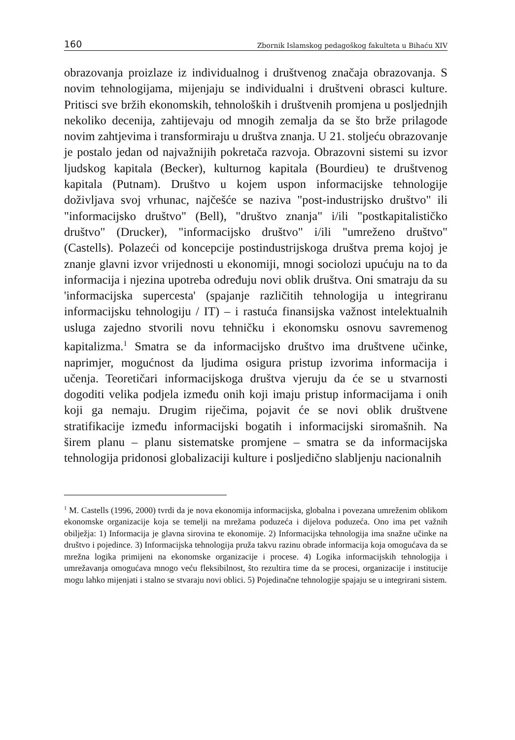160 Zbornik Islamskog pedagoškog fakulteta u Bihaću XIV
obrazovanja proizlaze iz individualnog i društvenog značaja obrazovanja. S novim tehnologijama, mijenjaju se individualni i društveni obrasci kulture. Pritisci sve bržih ekonomskih, tehnoloških i društvenih promjena u posljednjih nekoliko decenija, zahtijevaju od mnogih zemalja da se što brže prilagode novim zahtjevima i transformiraju u društva znanja. U 21. stoljeću obrazovanje je postalo jedan od najvažnijih pokretača razvoja. Obrazovni sistemi su izvor ljudskog kapitala (Becker), kulturnog kapitala (Bourdieu) te društvenog kapitala (Putnam). Društvo u kojem uspon informacijske tehnologije doživljava svoj vrhunac, najčešće se naziva "post-industrijsko društvo" ili "informacijsko društvo" (Bell), "društvo znanja" i/ili "postkapitalističko društvo" (Drucker), "informacijsko društvo" i/ili "umreženo društvo" (Castells). Polazeći od koncepcije postindustrijskoga društva prema kojoj je znanje glavni izvor vrijednosti u ekonomiji, mnogi sociolozi upućuju na to da informacija i njezina upotreba određuju novi oblik društva. Oni smatraju da su 'informacijska supercesta' (spajanje različitih tehnologija u integriranu informacijsku tehnologiju / IT) – i rastuća finansijska važnost intelektualnih usluga zajedno stvorili novu tehničku i ekonomsku osnovu savremenog kapitalizma.<sup>1</sup> Smatra se da informacijsko društvo ima društvene učinke, naprimjer, mogućnost da ljudima osigura pristup izvorima informacija i učenja. Teoretičari informacijskoga društva vjeruju da će se u stvarnosti dogoditi velika podjela između onih koji imaju pristup informacijama i onih koji ga nemaju. Drugim riječima, pojavit će se novi oblik društvene stratifikacije između informacijski bogatih i informacijski siromašnih. Na širem planu – planu sistematske promjene – smatra se da informacijska tehnologija pridonosi globalizaciji kulture i posljedično slabljenju nacionalnih
<sup>1</sup> M. Castells (1996, 2000) tvrdi da je nova ekonomija informacijska, globalna i povezana umreženim oblikom ekonomske organizacije koja se temelji na mrežama poduzeća i dijelova poduzeća. Ono ima pet važnih obilježja: 1) Informacija je glavna sirovina te ekonomije. 2) Informacijska tehnologija ima snažne učinke na društvo i pojedince. 3) Informacijska tehnologija pruža takvu razinu obrade informacija koja omogućava da se mrežna logika primijeni na ekonomske organizacije i procese. 4) Logika informacijskih tehnologija i umrežavanja omogućava mnogo veću fleksibilnost, što rezultira time da se procesi, organizacije i institucije mogu lahko mijenjati i stalno se stvaraju novi oblici. 5) Pojedinačne tehnologije spajaju se u integrirani sistem.